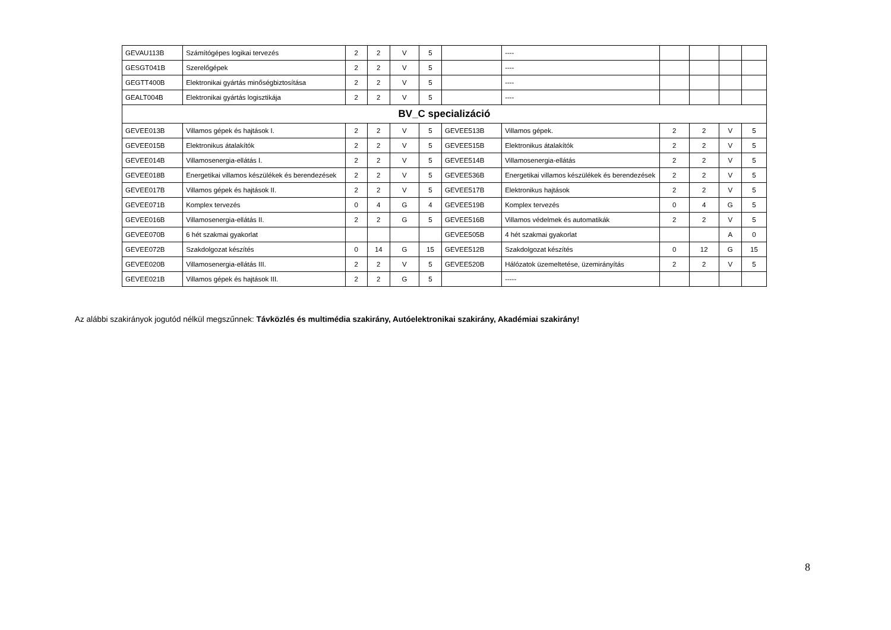| GEVAU113B | Számítógépes logikai tervezés | 2 | 2 | V | 5 | | ---- | | | | |
| GESGT041B | Szerelőgépek | 2 | 2 | V | 5 | | ---- | | | | |
| GEGTT400B | Elektronikai gyártás minőségbiztosítása | 2 | 2 | V | 5 | | ---- | | | | |
| GEALT004B | Elektronikai gyártás logisztikája | 2 | 2 | V | 5 | | ---- | | | | |
| BV_C specializáció | | | | | | | | | | | |
| GEVEE013B | Villamos gépek és hajtások I. | 2 | 2 | V | 5 | GEVEE513B | Villamos gépek. | 2 | 2 | V | 5 |
| GEVEE015B | Elektronikus átalakítók | 2 | 2 | V | 5 | GEVEE515B | Elektronikus átalakítók | 2 | 2 | V | 5 |
| GEVEE014B | Villamosenergia-ellátás I. | 2 | 2 | V | 5 | GEVEE514B | Villamosenergia-ellátás | 2 | 2 | V | 5 |
| GEVEE018B | Energetikai villamos készülékek és berendezések | 2 | 2 | V | 5 | GEVEE536B | Energetikai villamos készülékek és berendezések | 2 | 2 | V | 5 |
| GEVEE017B | Villamos gépek és hajtások II. | 2 | 2 | V | 5 | GEVEE517B | Elektronikus hajtások | 2 | 2 | V | 5 |
| GEVEE071B | Komplex tervezés | 0 | 4 | G | 4 | GEVEE519B | Komplex tervezés | 0 | 4 | G | 5 |
| GEVEE016B | Villamosenergia-ellátás II. | 2 | 2 | G | 5 | GEVEE516B | Villamos védelmek és automatikák | 2 | 2 | V | 5 |
| GEVEE070B | 6 hét szakmai gyakorlat | | | | | GEVEE505B | 4 hét szakmai gyakorlat | | | A | 0 |
| GEVEE072B | Szakdolgozat készítés | 0 | 14 | G | 15 | GEVEE512B | Szakdolgozat készítés | 0 | 12 | G | 15 |
| GEVEE020B | Villamosenergia-ellátás III. | 2 | 2 | V | 5 | GEVEE520B | Hálózatok üzemeltetése, üzemirányítás | 2 | 2 | V | 5 |
| GEVEE021B | Villamos gépek és hajtások III. | 2 | 2 | G | 5 | | ----- | | | | |
Az alábbi szakirányok jogutód nélkül megszűnnek: Távközlés és multimédia szakirány, Autóelektronikai szakirány, Akadémiai szakirány!
8